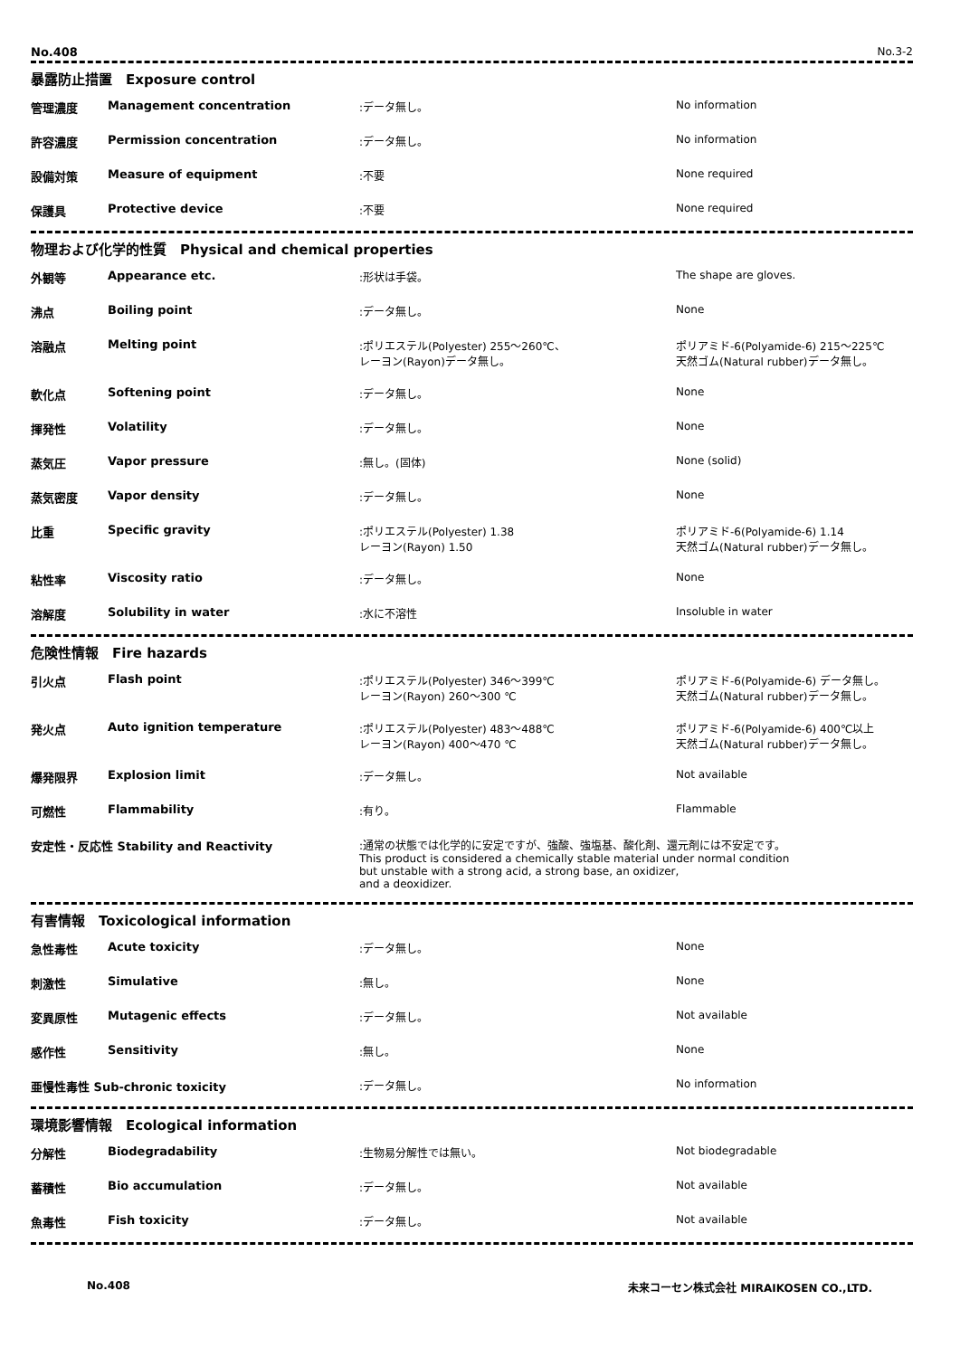No.408 No.3-2
暴露防止措置　Exposure control
| 管理濃度 | Management concentration | :データ無し。 | No information |
| 許容濃度 | Permission concentration | :データ無し。 | No information |
| 設備対策 | Measure of equipment | :不要 | None required |
| 保護具 | Protective device | :不要 | None required |
物理および化学的性質　Physical and chemical properties
| 外観等 | Appearance etc. | :形状は手袋。 | The shape are gloves. |
| 沸点 | Boiling point | :データ無し。 | None |
| 溶融点 | Melting point | :ポリエステル(Polyester) 255～260℃、 レーヨン(Rayon)データ無し。 | ポリアミド-6(Polyamide-6) 215～225℃ 天然ゴム(Natural rubber)データ無し。 |
| 軟化点 | Softening point | :データ無し。 | None |
| 揮発性 | Volatility | :データ無し。 | None |
| 蒸気圧 | Vapor pressure | :無し。(固体) | None (solid) |
| 蒸気密度 | Vapor density | :データ無し。 | None |
| 比重 | Specific gravity | :ポリエステル(Polyester) 1.38 レーヨン(Rayon) 1.50 | ポリアミド-6(Polyamide-6) 1.14 天然ゴム(Natural rubber)データ無し。 |
| 粘性率 | Viscosity ratio | :データ無し。 | None |
| 溶解度 | Solubility in water | :水に不溶性 | Insoluble in water |
危険性情報　Fire hazards
| 引火点 | Flash point | :ポリエステル(Polyester) 346～399℃ レーヨン(Rayon) 260～300 ℃ | ポリアミド-6(Polyamide-6) データ無し。 天然ゴム(Natural rubber)データ無し。 |
| 発火点 | Auto ignition temperature | :ポリエステル(Polyester) 483～488℃ レーヨン(Rayon) 400～470 ℃ | ポリアミド-6(Polyamide-6) 400℃以上 天然ゴム(Natural rubber)データ無し。 |
| 爆発限界 | Explosion limit | :データ無し。 | Not available |
| 可燃性 | Flammability | :有り。 | Flammable |
| 安定性・反応性 Stability and Reactivity | | :通常の状態では化学的に安定ですが、強酸、強塩基、酸化剤、還元剤には不安定です。 This product is considered a chemically stable material under normal condition but unstable with a strong acid, a strong base, an oxidizer, and a deoxidizer. | |
有害情報　Toxicological information
| 急性毒性 | Acute toxicity | :データ無し。 | None |
| 刺激性 | Simulative | :無し。 | None |
| 変異原性 | Mutagenic effects | :データ無し。 | Not available |
| 感作性 | Sensitivity | :無し。 | None |
| 亜慢性毒性 Sub-chronic toxicity | | :データ無し。 | No information |
環境影響情報　Ecological information
| 分解性 | Biodegradability | :生物易分解性では無い。 | Not biodegradable |
| 蓄積性 | Bio accumulation | :データ無し。 | Not available |
| 魚毒性 | Fish toxicity | :データ無し。 | Not available |
No.408 未来コーセン株式会社 MIRAIKOSEN CO.,LTD.